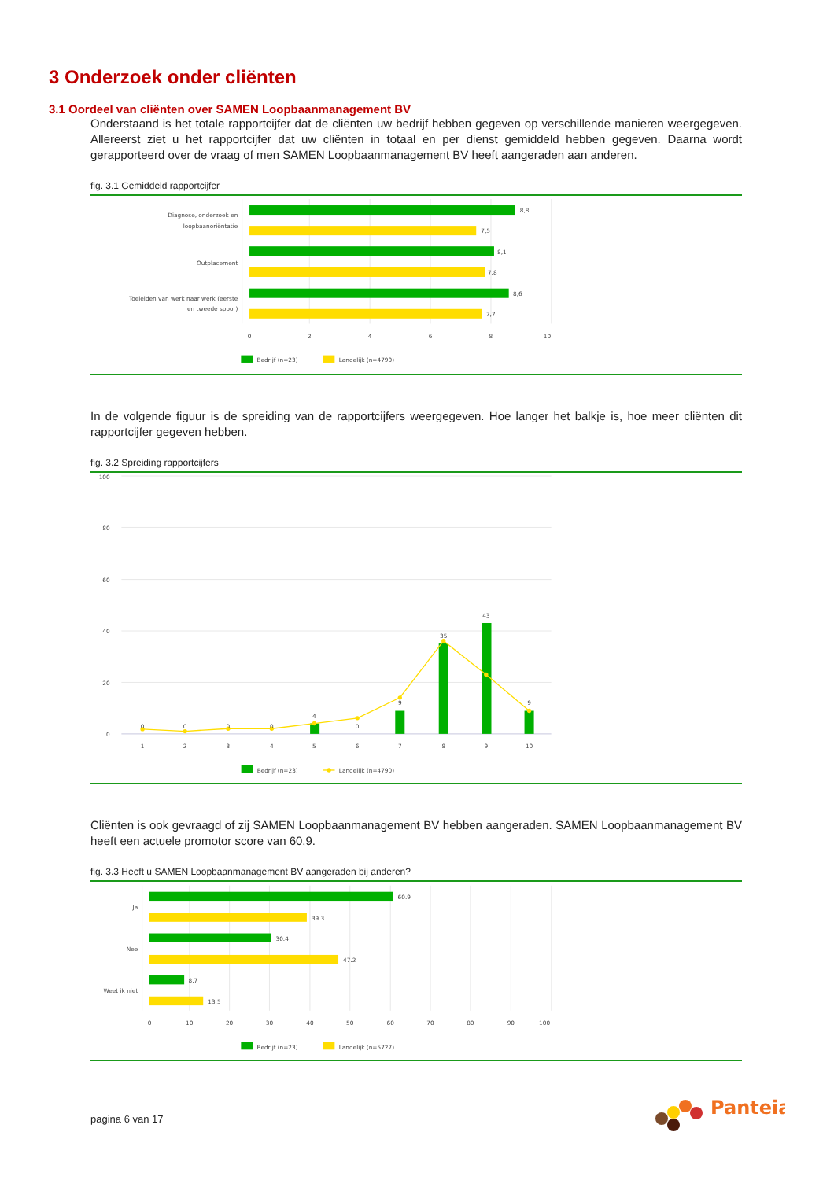3 Onderzoek onder cliënten
3.1 Oordeel van cliënten over SAMEN Loopbaanmanagement BV
Onderstaand is het totale rapportcijfer dat de cliënten uw bedrijf hebben gegeven op verschillende manieren weergegeven. Allereerst ziet u het rapportcijfer dat uw cliënten in totaal en per dienst gemiddeld hebben gegeven. Daarna wordt gerapporteerd over de vraag of men SAMEN Loopbaanmanagement BV heeft aangeraden aan anderen.
fig. 3.1 Gemiddeld rapportcijfer
8,8
7,5
8,1
7,8
8,6
7,7
Diagnose, onderzoek en
loopbaanoriëntatie
Outplacement
Toeleiden van werk naar werk (eerste
en tweede spoor)
0
2
4
6
8
10
Bedrijf (n=23)
Landelijk (n=4790)
In de volgende figuur is de spreiding van de rapportcijfers weergegeven. Hoe langer het balkje is, hoe meer cliënten dit rapportcijfer gegeven hebben.
fig. 3.2 Spreiding rapportcijfers
100
80
60
40
20
0
0
0
0
0
4
0
9
35
43
9
1
2
3
4
5
6
7
8
9
10
Bedrijf (n=23)
Landelijk (n=4790)
Cliënten is ook gevraagd of zij SAMEN Loopbaanmanagement BV hebben aangeraden. SAMEN Loopbaanmanagement BV heeft een actuele promotor score van 60,9.
fig. 3.3 Heeft u SAMEN Loopbaanmanagement BV aangeraden bij anderen?
60.9
39.3
30.4
47.2
8.7
13.5
Ja
Nee
Weet ik niet
0
10
20
30
40
50
60
70
80
90
100
Bedrijf (n=23)
Landelijk (n=5727)
pagina 6 van 17
Panteia